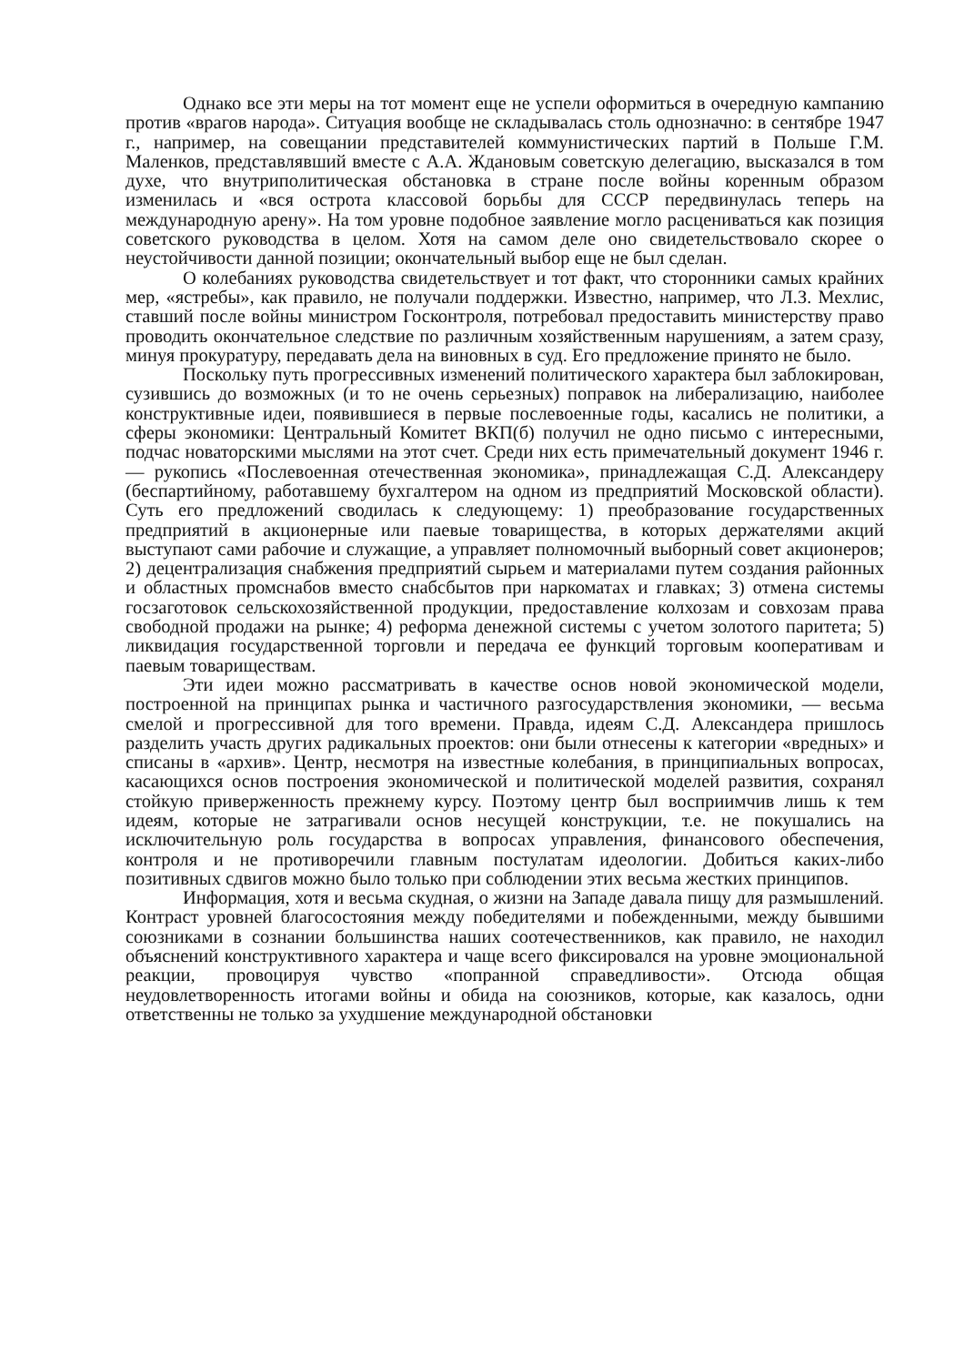Однако все эти меры на тот момент еще не успели оформиться в очередную кампанию против «врагов народа». Ситуация вообще не складывалась столь однозначно: в сентябре 1947 г., например, на совещании представителей коммунистических партий в Польше Г.М. Маленков, представлявший вместе с А.А. Ждановым советскую делегацию, высказался в том духе, что внутриполитическая обстановка в стране после войны коренным образом изменилась и «вся острота классовой борьбы для СССР передвинулась теперь на международную арену». На том уровне подобное заявление могло расцениваться как позиция советского руководства в целом. Хотя на самом деле оно свидетельствовало скорее о неустойчивости данной позиции; окончательный выбор еще не был сделан.
О колебаниях руководства свидетельствует и тот факт, что сторонники самых крайних мер, «ястребы», как правило, не получали поддержки. Известно, например, что Л.З. Мехлис, ставший после войны министром Госконтроля, потребовал предоставить министерству право проводить окончательное следствие по различным хозяйственным нарушениям, а затем сразу, минуя прокуратуру, передавать дела на виновных в суд. Его предложение принято не было.
Поскольку путь прогрессивных изменений политического характера был заблокирован, сузившись до возможных (и то не очень серьезных) поправок на либерализацию, наиболее конструктивные идеи, появившиеся в первые послевоенные годы, касались не политики, а сферы экономики: Центральный Комитет ВКП(б) получил не одно письмо с интересными, подчас новаторскими мыслями на этот счет. Среди них есть примечательный документ 1946 г. — рукопись «Послевоенная отечественная экономика», принадлежащая С.Д. Александеру (беспартийному, работавшему бухгалтером на одном из предприятий Московской области). Суть его предложений сводилась к следующему: 1) преобразование государственных предприятий в акционерные или паевые товарищества, в которых держателями акций выступают сами рабочие и служащие, а управляет полномочный выборный совет акционеров; 2) децентрализация снабжения предприятий сырьем и материалами путем создания районных и областных промснабов вместо снабсбытов при наркоматах и главках; 3) отмена системы госзаготовок сельскохозяйственной продукции, предоставление колхозам и совхозам права свободной продажи на рынке; 4) реформа денежной системы с учетом золотого паритета; 5) ликвидация государственной торговли и передача ее функций торговым кооперативам и паевым товариществам.
Эти идеи можно рассматривать в качестве основ новой экономической модели, построенной на принципах рынка и частичного разгосударствления экономики, — весьма смелой и прогрессивной для того времени. Правда, идеям С.Д. Александера пришлось разделить участь других радикальных проектов: они были отнесены к категории «вредных» и списаны в «архив». Центр, несмотря на известные колебания, в принципиальных вопросах, касающихся основ построения экономической и политической моделей развития, сохранял стойкую приверженность прежнему курсу. Поэтому центр был восприимчив лишь к тем идеям, которые не затрагивали основ несущей конструкции, т.е. не покушались на исключительную роль государства в вопросах управления, финансового обеспечения, контроля и не противоречили главным постулатам идеологии. Добиться каких-либо позитивных сдвигов можно было только при соблюдении этих весьма жестких принципов.
Информация, хотя и весьма скудная, о жизни на Западе давала пищу для размышлений. Контраст уровней благосостояния между победителями и побежденными, между бывшими союзниками в сознании большинства наших соотечественников, как правило, не находил объяснений конструктивного характера и чаще всего фиксировался на уровне эмоциональной реакции, провоцируя чувство «попранной справедливости». Отсюда общая неудовлетворенность итогами войны и обида на союзников, которые, как казалось, одни ответственны не только за ухудшение международной обстановки